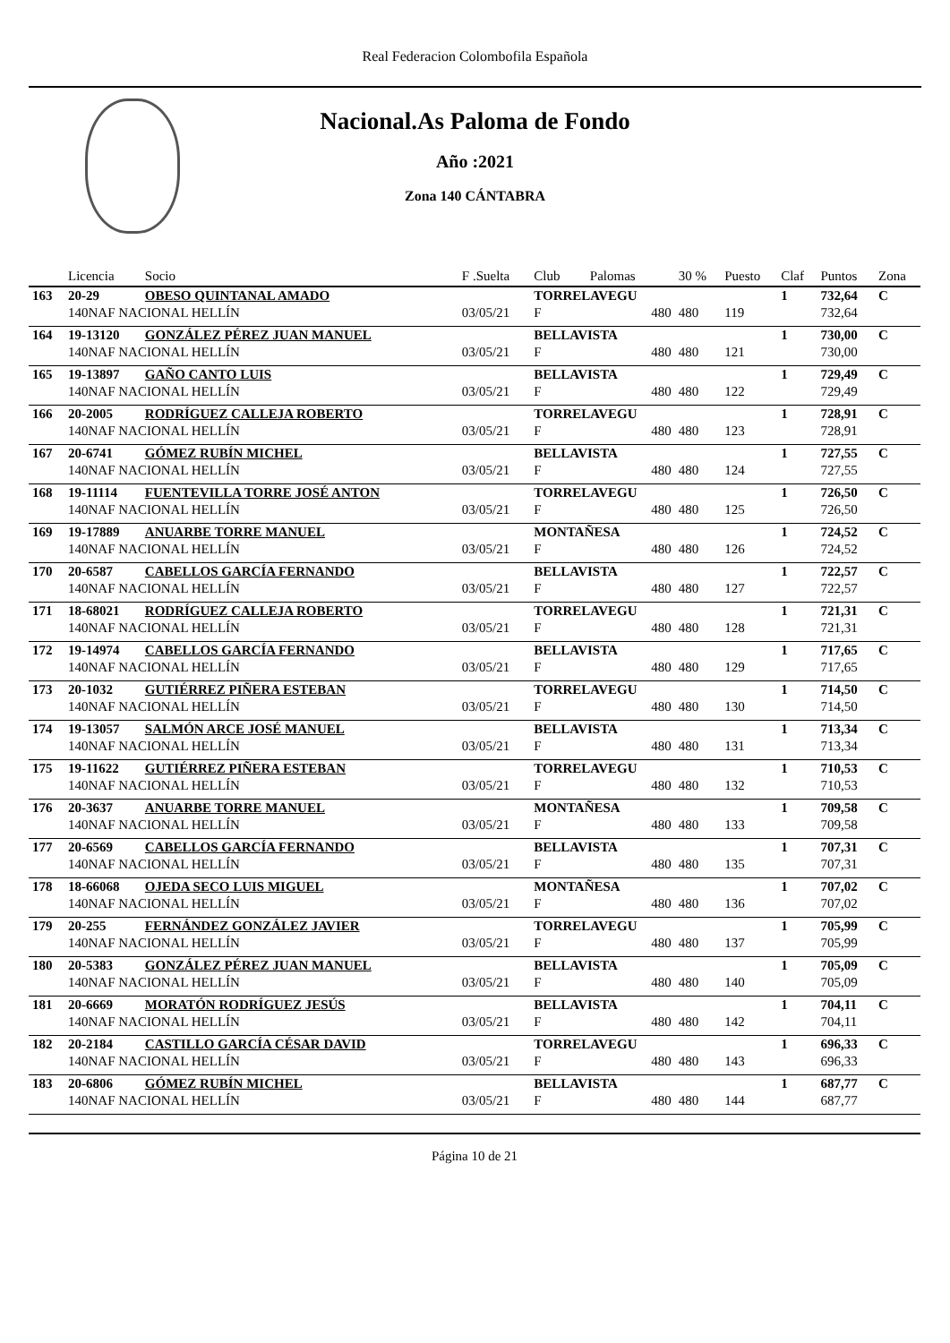Real Federacion Colombofila Española
Nacional.As Paloma de Fondo
Año :2021
Zona 140 CÁNTABRA
| | Licencia | Socio | F .Suelta | Club | Palomas | 30 % | Puesto | Claf | Puntos | Zona |
| --- | --- | --- | --- | --- | --- | --- | --- | --- | --- | --- |
| 163 | 20-29 | OBESO QUINTANAL AMADO | | TORRELAVEGU | | | | 1 | 732,64 | C |
| | 140NAF NACIONAL HELLÍN | | 03/05/21 | F | 480 | 480 | 119 | | 732,64 | |
| 164 | 19-13120 | GONZÁLEZ PÉREZ JUAN MANUEL | | BELLAVISTA | | | | 1 | 730,00 | C |
| | 140NAF NACIONAL HELLÍN | | 03/05/21 | F | 480 | 480 | 121 | | 730,00 | |
| 165 | 19-13897 | GAÑO CANTO LUIS | | BELLAVISTA | | | | 1 | 729,49 | C |
| | 140NAF NACIONAL HELLÍN | | 03/05/21 | F | 480 | 480 | 122 | | 729,49 | |
| 166 | 20-2005 | RODRÍGUEZ CALLEJA ROBERTO | | TORRELAVEGU | | | | 1 | 728,91 | C |
| | 140NAF NACIONAL HELLÍN | | 03/05/21 | F | 480 | 480 | 123 | | 728,91 | |
| 167 | 20-6741 | GÓMEZ RUBÍN MICHEL | | BELLAVISTA | | | | 1 | 727,55 | C |
| | 140NAF NACIONAL HELLÍN | | 03/05/21 | F | 480 | 480 | 124 | | 727,55 | |
| 168 | 19-11114 | FUENTEVILLA TORRE JOSÉ ANTON | | TORRELAVEGU | | | | 1 | 726,50 | C |
| | 140NAF NACIONAL HELLÍN | | 03/05/21 | F | 480 | 480 | 125 | | 726,50 | |
| 169 | 19-17889 | ANUARBE TORRE MANUEL | | MONTAÑESA | | | | 1 | 724,52 | C |
| | 140NAF NACIONAL HELLÍN | | 03/05/21 | F | 480 | 480 | 126 | | 724,52 | |
| 170 | 20-6587 | CABELLOS GARCÍA FERNANDO | | BELLAVISTA | | | | 1 | 722,57 | C |
| | 140NAF NACIONAL HELLÍN | | 03/05/21 | F | 480 | 480 | 127 | | 722,57 | |
| 171 | 18-68021 | RODRÍGUEZ CALLEJA ROBERTO | | TORRELAVEGU | | | | 1 | 721,31 | C |
| | 140NAF NACIONAL HELLÍN | | 03/05/21 | F | 480 | 480 | 128 | | 721,31 | |
| 172 | 19-14974 | CABELLOS GARCÍA FERNANDO | | BELLAVISTA | | | | 1 | 717,65 | C |
| | 140NAF NACIONAL HELLÍN | | 03/05/21 | F | 480 | 480 | 129 | | 717,65 | |
| 173 | 20-1032 | GUTIÉRREZ PIÑERA ESTEBAN | | TORRELAVEGU | | | | 1 | 714,50 | C |
| | 140NAF NACIONAL HELLÍN | | 03/05/21 | F | 480 | 480 | 130 | | 714,50 | |
| 174 | 19-13057 | SALMÓN ARCE JOSÉ MANUEL | | BELLAVISTA | | | | 1 | 713,34 | C |
| | 140NAF NACIONAL HELLÍN | | 03/05/21 | F | 480 | 480 | 131 | | 713,34 | |
| 175 | 19-11622 | GUTIÉRREZ PIÑERA ESTEBAN | | TORRELAVEGU | | | | 1 | 710,53 | C |
| | 140NAF NACIONAL HELLÍN | | 03/05/21 | F | 480 | 480 | 132 | | 710,53 | |
| 176 | 20-3637 | ANUARBE TORRE MANUEL | | MONTAÑESA | | | | 1 | 709,58 | C |
| | 140NAF NACIONAL HELLÍN | | 03/05/21 | F | 480 | 480 | 133 | | 709,58 | |
| 177 | 20-6569 | CABELLOS GARCÍA FERNANDO | | BELLAVISTA | | | | 1 | 707,31 | C |
| | 140NAF NACIONAL HELLÍN | | 03/05/21 | F | 480 | 480 | 135 | | 707,31 | |
| 178 | 18-66068 | OJEDA SECO LUIS MIGUEL | | MONTAÑESA | | | | 1 | 707,02 | C |
| | 140NAF NACIONAL HELLÍN | | 03/05/21 | F | 480 | 480 | 136 | | 707,02 | |
| 179 | 20-255 | FERNÁNDEZ GONZÁLEZ JAVIER | | TORRELAVEGU | | | | 1 | 705,99 | C |
| | 140NAF NACIONAL HELLÍN | | 03/05/21 | F | 480 | 480 | 137 | | 705,99 | |
| 180 | 20-5383 | GONZÁLEZ PÉREZ JUAN MANUEL | | BELLAVISTA | | | | 1 | 705,09 | C |
| | 140NAF NACIONAL HELLÍN | | 03/05/21 | F | 480 | 480 | 140 | | 705,09 | |
| 181 | 20-6669 | MORATÓN RODRÍGUEZ JESÚS | | BELLAVISTA | | | | 1 | 704,11 | C |
| | 140NAF NACIONAL HELLÍN | | 03/05/21 | F | 480 | 480 | 142 | | 704,11 | |
| 182 | 20-2184 | CASTILLO GARCÍA CÉSAR DAVID | | TORRELAVEGU | | | | 1 | 696,33 | C |
| | 140NAF NACIONAL HELLÍN | | 03/05/21 | F | 480 | 480 | 143 | | 696,33 | |
| 183 | 20-6806 | GÓMEZ RUBÍN MICHEL | | BELLAVISTA | | | | 1 | 687,77 | C |
| | 140NAF NACIONAL HELLÍN | | 03/05/21 | F | 480 | 480 | 144 | | 687,77 | |
Página 10 de 21